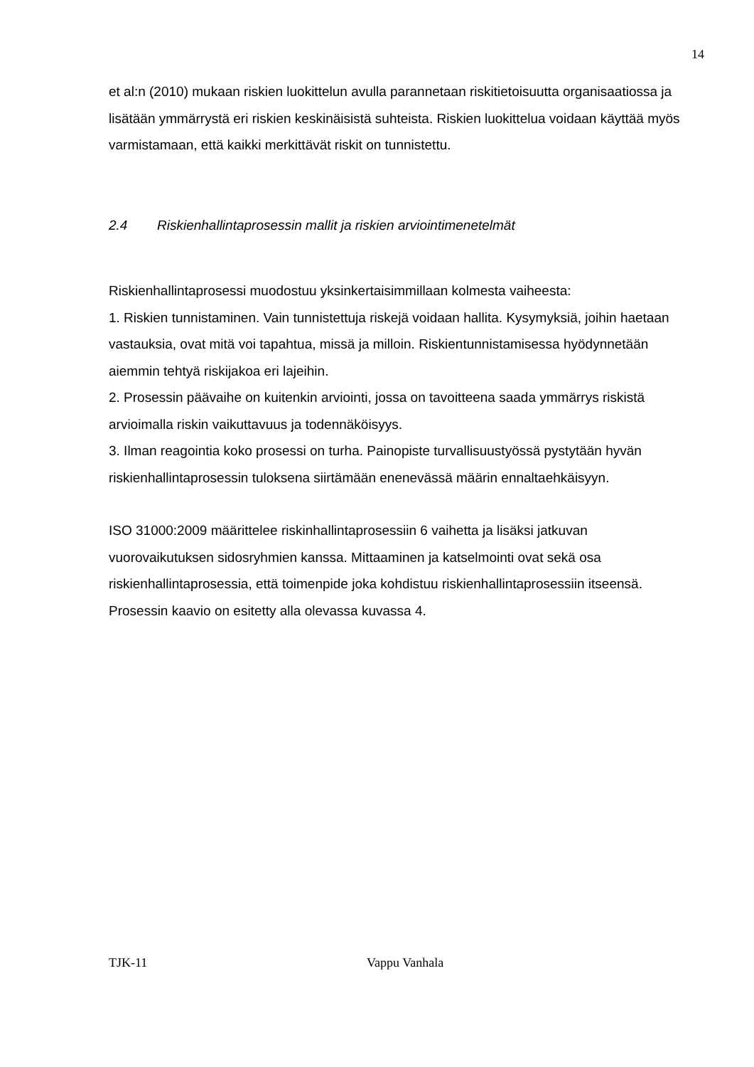14
et al:n (2010) mukaan riskien luokittelun avulla parannetaan riskitietoisuutta organisaatiossa ja lisätään ymmärrystä eri riskien keskinäisistä suhteista. Riskien luokittelua voidaan käyttää myös varmistamaan, että kaikki merkittävät riskit on tunnistettu.
2.4 Riskienhallintaprosessin mallit ja riskien arviointimenetelmät
Riskienhallintaprosessi muodostuu yksinkertaisimmillaan kolmesta vaiheesta:
1. Riskien tunnistaminen. Vain tunnistettuja riskejä voidaan hallita. Kysymyksiä, joihin haetaan vastauksia, ovat mitä voi tapahtua, missä ja milloin. Riskientunnistamisessa hyödynnetään aiemmin tehtyä riskijakoa eri lajeihin.
2. Prosessin päävaihe on kuitenkin arviointi, jossa on tavoitteena saada ymmärrys riskistä arvioimalla riskin vaikuttavuus ja todennäköisyys.
3. Ilman reagointia koko prosessi on turha. Painopiste turvallisuustyössä pystytään hyvän riskienhallintaprosessin tuloksena siirtämään enenevässä määrin ennaltaehkäisyyn.
ISO 31000:2009 määrittelee riskinhallintaprosessiin 6 vaihetta ja lisäksi jatkuvan vuorovaikutuksen sidosryhmien kanssa. Mittaaminen ja katselmointi ovat sekä osa riskienhallintaprosessia, että toimenpide joka kohdistuu riskienhallintaprosessiin itseensä. Prosessin kaavio on esitetty alla olevassa kuvassa 4.
TJK-11 Vappu Vanhala